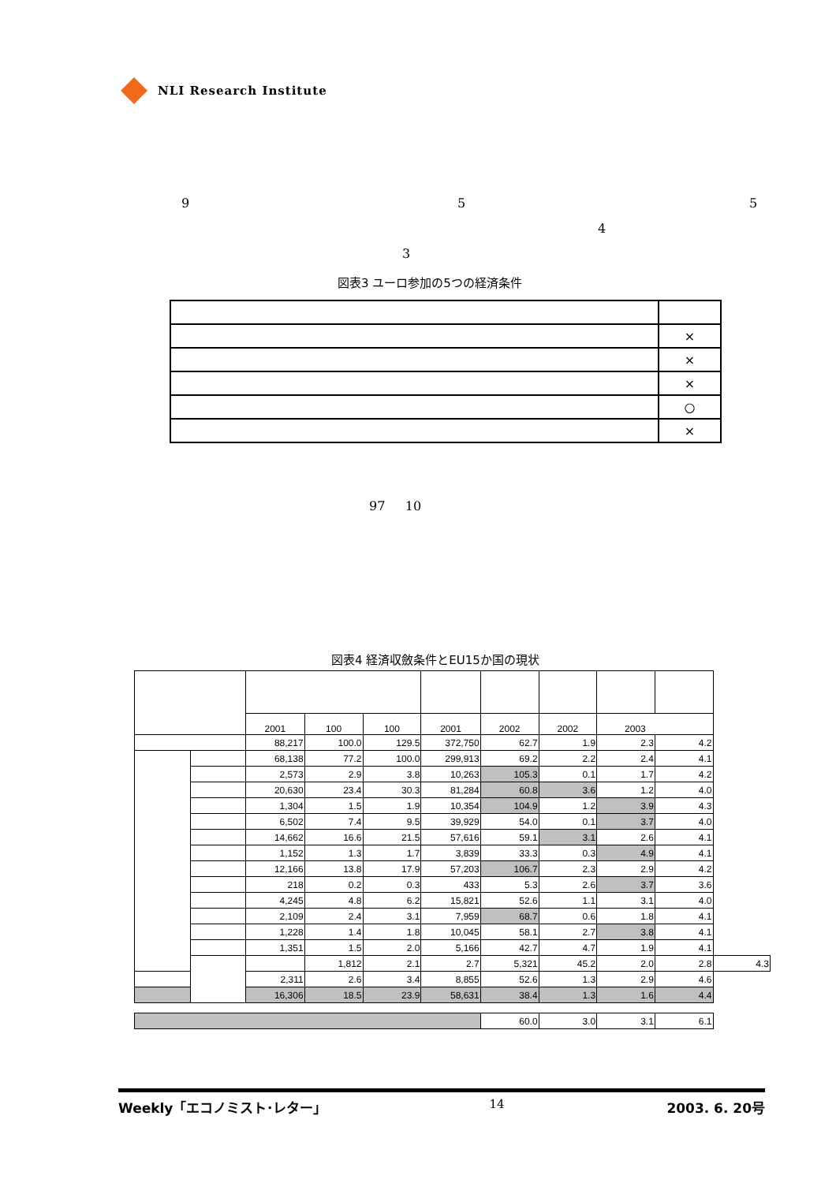NLI Research Institute
9 5 5
4
3
図表3 ユーロ参加の5つの経済条件
| | × |
| | × |
| | × |
| | ○ |
| | × |
97 10
図表4 経済収斂条件とEU15か国の現状
| | | 2001 | 100 | 100 | 2001 | 2002 | 2002 | 2003 | | |
| | | 88,217 | 100.0 | 129.5 | 372,750 | 62.7 | 1.9 | 2.3 | 4.2 | |
| | | 68,138 | 77.2 | 100.0 | 299,913 | 69.2 | 2.2 | 2.4 | 4.1 | |
| | | 2,573 | 2.9 | 3.8 | 10,263 | 105.3 | 0.1 | 1.7 | 4.2 | |
| | | 20,630 | 23.4 | 30.3 | 81,284 | 60.8 | 3.6 | 1.2 | 4.0 | |
| | | 1,304 | 1.5 | 1.9 | 10,354 | 104.9 | 1.2 | 3.9 | 4.3 | |
| | | 6,502 | 7.4 | 9.5 | 39,929 | 54.0 | 0.1 | 3.7 | 4.0 | |
| | | 14,662 | 16.6 | 21.5 | 57,616 | 59.1 | 3.1 | 2.6 | 4.1 | |
| | | 1,152 | 1.3 | 1.7 | 3,839 | 33.3 | 0.3 | 4.9 | 4.1 | |
| | | 12,166 | 13.8 | 17.9 | 57,203 | 106.7 | 2.3 | 2.9 | 4.2 | |
| | | 218 | 0.2 | 0.3 | 433 | 5.3 | 2.6 | 3.7 | 3.6 | |
| | | 4,245 | 4.8 | 6.2 | 15,821 | 52.6 | 1.1 | 3.1 | 4.0 | |
| | | 2,109 | 2.4 | 3.1 | 7,959 | 68.7 | 0.6 | 1.8 | 4.1 | |
| | | 1,228 | 1.4 | 1.8 | 10,045 | 58.1 | 2.7 | 3.8 | 4.1 | |
| | | 1,351 | 1.5 | 2.0 | 5,166 | 42.7 | 4.7 | 1.9 | 4.1 | |
| | | | 1,812 | 2.1 | 2.7 | 5,321 | 45.2 | 2.0 | 2.8 | 4.3 |
| | | 2,311 | 2.6 | 3.4 | 8,855 | 52.6 | 1.3 | 2.9 | 4.6 | |
| | | 16,306 | 18.5 | 23.9 | 58,631 | 38.4 | 1.3 | 1.6 | 4.4 | |
| | | | | | | 60.0 | 3.0 | 3.1 | 6.1 | |
Weekly「エコノミスト･レター」 14 2003. 6. 20号